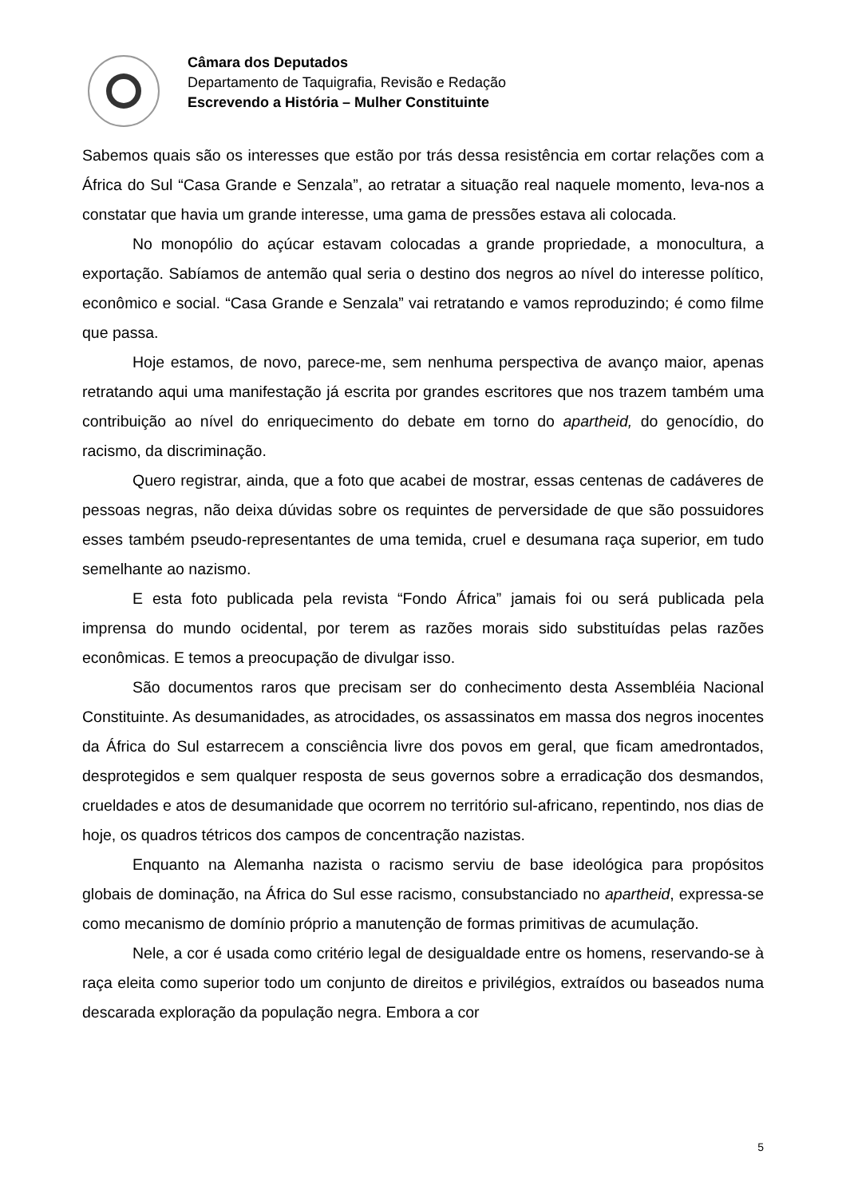Câmara dos Deputados
Departamento de Taquigrafia, Revisão e Redação
Escrevendo a História – Mulher Constituinte
Sabemos quais são os interesses que estão por trás dessa resistência em cortar relações com a África do Sul “Casa Grande e Senzala”, ao retratar a situação real naquele momento, leva-nos a constatar que havia um grande interesse, uma gama de pressões estava ali colocada.
No monopólio do açúcar estavam colocadas a grande propriedade, a monocultura, a exportação. Sabíamos de antemão qual seria o destino dos negros ao nível do interesse político, econômico e social. “Casa Grande e Senzala” vai retratando e vamos reproduzindo; é como filme que passa.
Hoje estamos, de novo, parece-me, sem nenhuma perspectiva de avanço maior, apenas retratando aqui uma manifestação já escrita por grandes escritores que nos trazem também uma contribuição ao nível do enriquecimento do debate em torno do apartheid, do genocídio, do racismo, da discriminação.
Quero registrar, ainda, que a foto que acabei de mostrar, essas centenas de cadáveres de pessoas negras, não deixa dúvidas sobre os requintes de perversidade de que são possuidores esses também pseudo-representantes de uma temida, cruel e desumana raça superior, em tudo semelhante ao nazismo.
E esta foto publicada pela revista “Fondo África” jamais foi ou será publicada pela imprensa do mundo ocidental, por terem as razões morais sido substituídas pelas razões econômicas. E temos a preocupação de divulgar isso.
São documentos raros que precisam ser do conhecimento desta Assembléia Nacional Constituinte. As desumanidades, as atrocidades, os assassinatos em massa dos negros inocentes da África do Sul estarrecem a consciência livre dos povos em geral, que ficam amedrontados, desprotegidos e sem qualquer resposta de seus governos sobre a erradicação dos desmandos, crueldades e atos de desumanidade que ocorrem no território sul-africano, repentindo, nos dias de hoje, os quadros tétricos dos campos de concentração nazistas.
Enquanto na Alemanha nazista o racismo serviu de base ideológica para propósitos globais de dominação, na África do Sul esse racismo, consubstanciado no apartheid, expressa-se como mecanismo de domínio próprio a manutenção de formas primitivas de acumulação.
Nele, a cor é usada como critério legal de desigualdade entre os homens, reservando-se à raça eleita como superior todo um conjunto de direitos e privilégios, extraídos ou baseados numa descarada exploração da população negra. Embora a cor
5